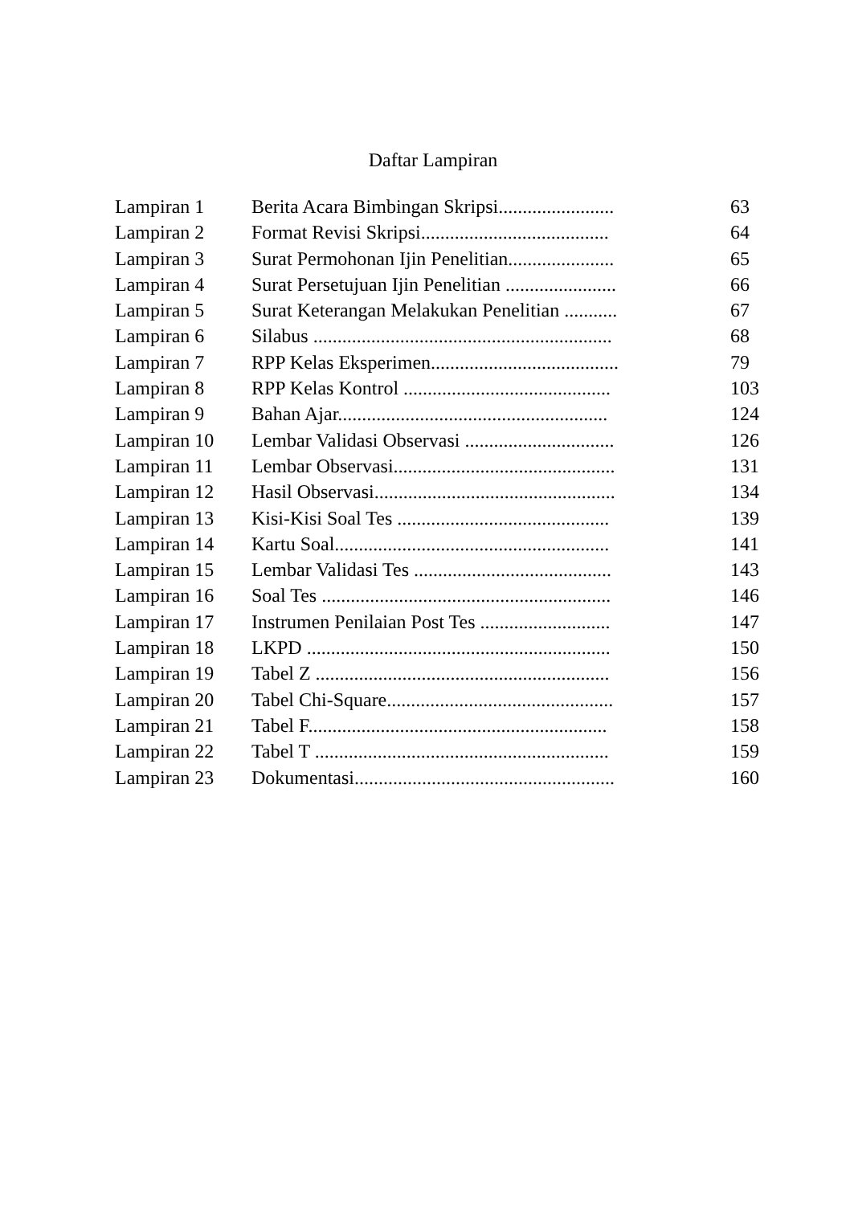Daftar Lampiran
| Lampiran 1 | Berita Acara Bimbingan Skripsi........................ | 63 |
| Lampiran 2 | Format Revisi Skripsi....................................... | 64 |
| Lampiran 3 | Surat Permohonan Ijin Penelitian...................... | 65 |
| Lampiran 4 | Surat Persetujuan Ijin Penelitian ....................... | 66 |
| Lampiran 5 | Surat Keterangan Melakukan Penelitian ........... | 67 |
| Lampiran 6 | Silabus .............................................................. | 68 |
| Lampiran 7 | RPP Kelas Eksperimen....................................... | 79 |
| Lampiran 8 | RPP Kelas Kontrol ........................................... | 103 |
| Lampiran 9 | Bahan Ajar........................................................ | 124 |
| Lampiran 10 | Lembar Validasi Observasi ............................... | 126 |
| Lampiran 11 | Lembar Observasi.............................................. | 131 |
| Lampiran 12 | Hasil Observasi.................................................. | 134 |
| Lampiran 13 | Kisi-Kisi Soal Tes ............................................ | 139 |
| Lampiran 14 | Kartu Soal......................................................... | 141 |
| Lampiran 15 | Lembar Validasi Tes ......................................... | 143 |
| Lampiran 16 | Soal Tes ............................................................ | 146 |
| Lampiran 17 | Instrumen Penilaian Post Tes ........................... | 147 |
| Lampiran 18 | LKPD ............................................................... | 150 |
| Lampiran 19 | Tabel Z ............................................................. | 156 |
| Lampiran 20 | Tabel Chi-Square............................................... | 157 |
| Lampiran 21 | Tabel F.............................................................. | 158 |
| Lampiran 22 | Tabel T ............................................................. | 159 |
| Lampiran 23 | Dokumentasi...................................................... | 160 |